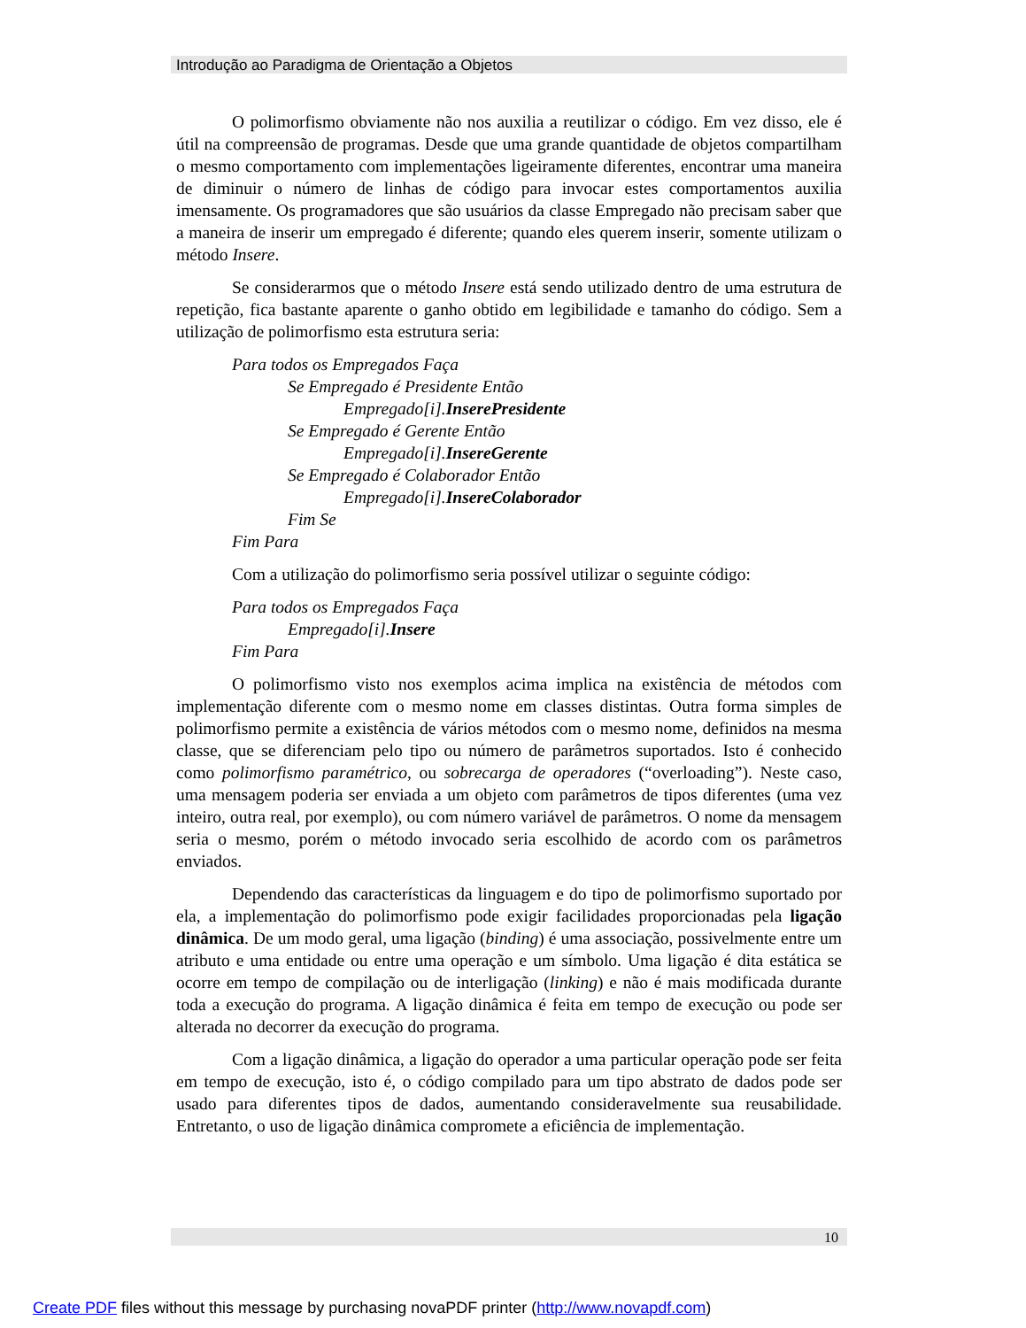Introdução ao Paradigma de Orientação a Objetos
O polimorfismo obviamente não nos auxilia a reutilizar o código. Em vez disso, ele é útil na compreensão de programas. Desde que uma grande quantidade de objetos compartilham o mesmo comportamento com implementações ligeiramente diferentes, encontrar uma maneira de diminuir o número de linhas de código para invocar estes comportamentos auxilia imensamente. Os programadores que são usuários da classe Empregado não precisam saber que a maneira de inserir um empregado é diferente; quando eles querem inserir, somente utilizam o método Insere.
Se considerarmos que o método Insere está sendo utilizado dentro de uma estrutura de repetição, fica bastante aparente o ganho obtido em legibilidade e tamanho do código. Sem a utilização de polimorfismo esta estrutura seria:
Para todos os Empregados Faça
Se Empregado é Presidente Então
Empregado[i].InserePresidente
Se Empregado é Gerente Então
Empregado[i].InsereGerente
Se Empregado é Colaborador Então
Empregado[i].InsereColaborador
Fim Se
Fim Para
Com a utilização do polimorfismo seria possível utilizar o seguinte código:
Para todos os Empregados Faça
Empregado[i].Insere
Fim Para
O polimorfismo visto nos exemplos acima implica na existência de métodos com implementação diferente com o mesmo nome em classes distintas. Outra forma simples de polimorfismo permite a existência de vários métodos com o mesmo nome, definidos na mesma classe, que se diferenciam pelo tipo ou número de parâmetros suportados. Isto é conhecido como polimorfismo paramétrico, ou sobrecarga de operadores (“overloading”). Neste caso, uma mensagem poderia ser enviada a um objeto com parâmetros de tipos diferentes (uma vez inteiro, outra real, por exemplo), ou com número variável de parâmetros. O nome da mensagem seria o mesmo, porém o método invocado seria escolhido de acordo com os parâmetros enviados.
Dependendo das características da linguagem e do tipo de polimorfismo suportado por ela, a implementação do polimorfismo pode exigir facilidades proporcionadas pela ligação dinâmica. De um modo geral, uma ligação (binding) é uma associação, possivelmente entre um atributo e uma entidade ou entre uma operação e um símbolo. Uma ligação é dita estática se ocorre em tempo de compilação ou de interligação (linking) e não é mais modificada durante toda a execução do programa. A ligação dinâmica é feita em tempo de execução ou pode ser alterada no decorrer da execução do programa.
Com a ligação dinâmica, a ligação do operador a uma particular operação pode ser feita em tempo de execução, isto é, o código compilado para um tipo abstrato de dados pode ser usado para diferentes tipos de dados, aumentando consideravelmente sua reusabilidade. Entretanto, o uso de ligação dinâmica compromete a eficiência de implementação.
10
Create PDF files without this message by purchasing novaPDF printer (http://www.novapdf.com)